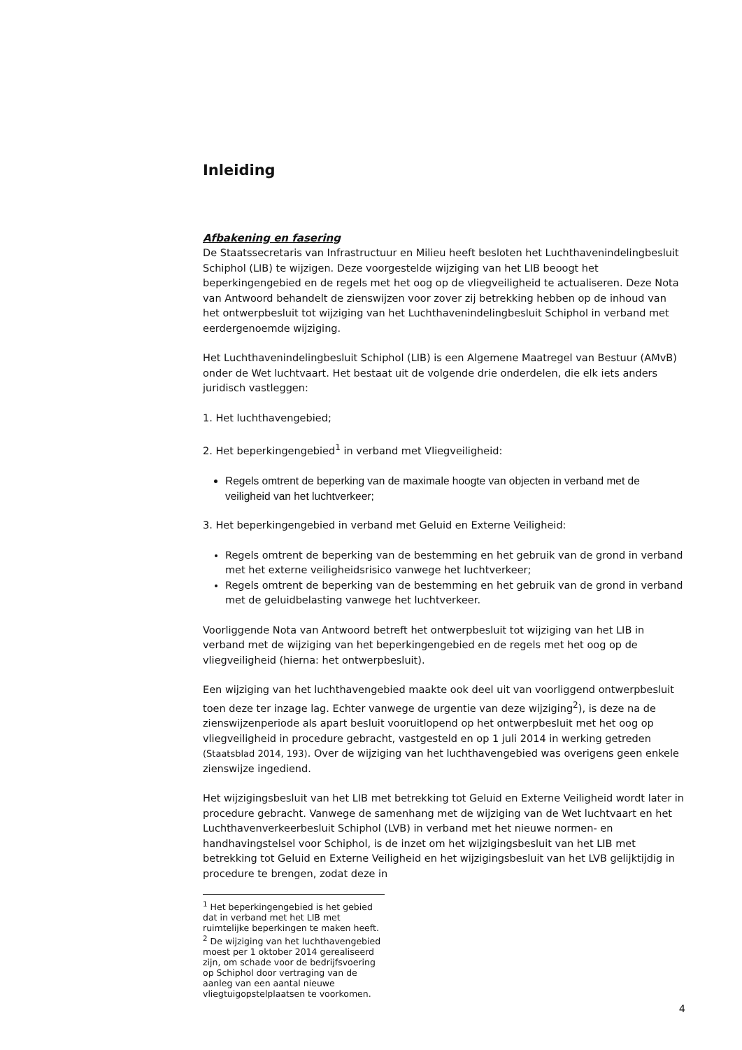Inleiding
Afbakening en fasering
De Staatssecretaris van Infrastructuur en Milieu heeft besloten het Luchthavenindelingbesluit Schiphol (LIB) te wijzigen. Deze voorgestelde wijziging van het LIB beoogt het beperkingengebied en de regels met het oog op de vliegveiligheid te actualiseren. Deze Nota van Antwoord behandelt de zienswijzen voor zover zij betrekking hebben op de inhoud van het ontwerpbesluit tot wijziging van het Luchthavenindelingbesluit Schiphol in verband met eerdergenoemde wijziging.
Het Luchthavenindelingbesluit Schiphol (LIB) is een Algemene Maatregel van Bestuur (AMvB) onder de Wet luchtvaart. Het bestaat uit de volgende drie onderdelen, die elk iets anders juridisch vastleggen:
1. Het luchthavengebied;
2. Het beperkingengebied<sup>1</sup> in verband met Vliegveiligheid:
Regels omtrent de beperking van de maximale hoogte van objecten in verband met de veiligheid van het luchtverkeer;
3. Het beperkingengebied in verband met Geluid en Externe Veiligheid:
Regels omtrent de beperking van de bestemming en het gebruik van de grond in verband met het externe veiligheidsrisico vanwege het luchtverkeer;
Regels omtrent de beperking van de bestemming en het gebruik van de grond in verband met de geluidbelasting vanwege het luchtverkeer.
Voorliggende Nota van Antwoord betreft het ontwerpbesluit tot wijziging van het LIB in verband met de wijziging van het beperkingengebied en de regels met het oog op de vliegveiligheid (hierna: het ontwerpbesluit).
Een wijziging van het luchthavengebied maakte ook deel uit van voorliggend ontwerpbesluit toen deze ter inzage lag. Echter vanwege de urgentie van deze wijziging<sup>2</sup>), is deze na de zienswijzenperiode als apart besluit vooruitlopend op het ontwerpbesluit met het oog op vliegveiligheid in procedure gebracht, vastgesteld en op 1 juli 2014 in werking getreden (Staatsblad 2014, 193). Over de wijziging van het luchthavengebied was overigens geen enkele zienswijze ingediend.
Het wijzigingsbesluit van het LIB met betrekking tot Geluid en Externe Veiligheid wordt later in procedure gebracht. Vanwege de samenhang met de wijziging van de Wet luchtvaart en het Luchthavenverkeerbesluit Schiphol (LVB) in verband met het nieuwe normen- en handhavingstelsel voor Schiphol, is de inzet om het wijzigingsbesluit van het LIB met betrekking tot Geluid en Externe Veiligheid en het wijzigingsbesluit van het LVB gelijktijdig in procedure te brengen, zodat deze in
<sup>1</sup> Het beperkingengebied is het gebied dat in verband met het LIB met ruimtelijke beperkingen te maken heeft.
<sup>2</sup> De wijziging van het luchthavengebied moest per 1 oktober 2014 gerealiseerd zijn, om schade voor de bedrijfsvoering op Schiphol door vertraging van de aanleg van een aantal nieuwe vliegtuigopstelplaatsen te voorkomen.
4